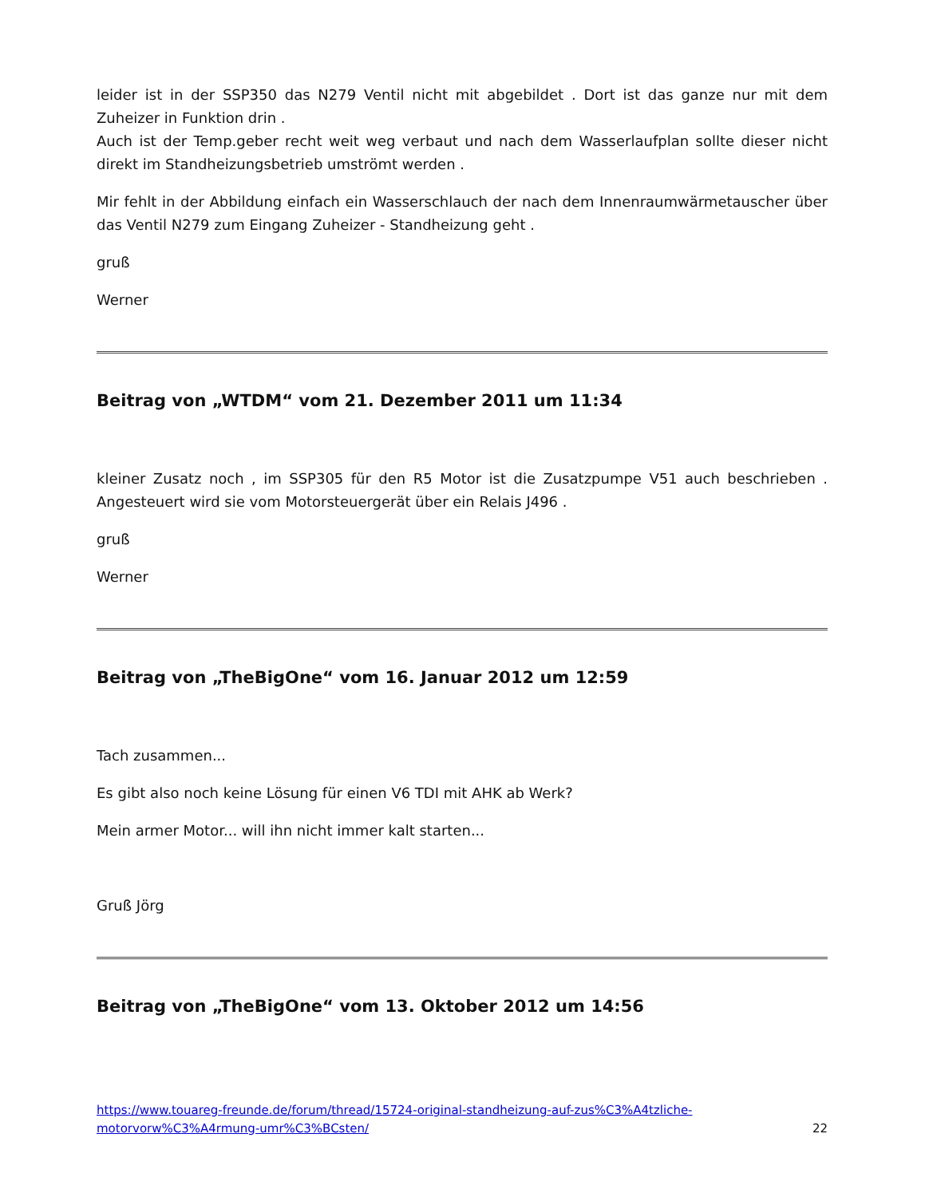leider ist in der SSP350 das N279 Ventil nicht mit abgebildet . Dort ist das ganze nur mit dem Zuheizer in Funktion drin .
Auch ist der Temp.geber recht weit weg verbaut und nach dem Wasserlaufplan sollte dieser nicht direkt im Standheizungsbetrieb umströmt werden .
Mir fehlt in der Abbildung einfach ein Wasserschlauch der nach dem Innenraumwärmetauscher über das Ventil N279 zum Eingang Zuheizer - Standheizung geht .
gruß
Werner
Beitrag von „WTDM“ vom 21. Dezember 2011 um 11:34
kleiner Zusatz noch , im SSP305 für den R5 Motor ist die Zusatzpumpe V51 auch beschrieben . Angesteuert wird sie vom Motorsteuergerät über ein Relais J496 .
gruß
Werner
Beitrag von „TheBigOne“ vom 16. Januar 2012 um 12:59
Tach zusammen...
Es gibt also noch keine Lösung für einen V6 TDI mit AHK ab Werk?
Mein armer Motor... will ihn nicht immer kalt starten...
Gruß Jörg
Beitrag von „TheBigOne“ vom 13. Oktober 2012 um 14:56
https://www.touareg-freunde.de/forum/thread/15724-original-standheizung-auf-zus%C3%A4tzliche-motorvorw%C3%A4rmung-umr%C3%BCsten/ 22